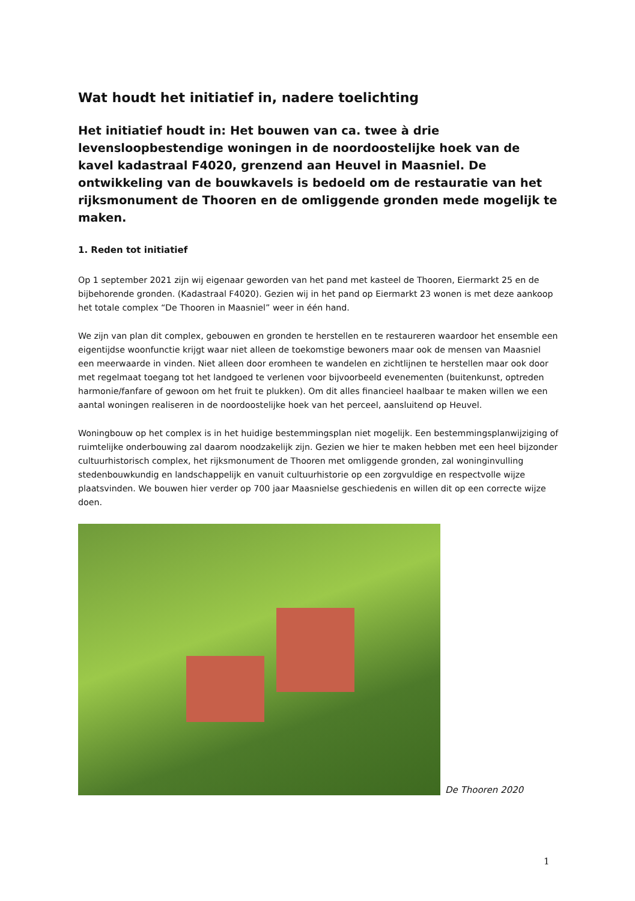Wat houdt het initiatief in, nadere toelichting
Het initiatief houdt in: Het bouwen van ca. twee à drie levensloopbestendige woningen in de noordoostelijke hoek van de kavel kadastraal F4020, grenzend aan Heuvel in Maasniel. De ontwikkeling van de bouwkavels is bedoeld om de restauratie van het rijksmonument de Thooren en de omliggende gronden mede mogelijk te maken.
1. Reden tot initiatief
Op 1 september 2021 zijn wij eigenaar geworden van het pand met kasteel de Thooren, Eiermarkt 25 en de bijbehorende gronden. (Kadastraal F4020). Gezien wij in het pand op Eiermarkt 23 wonen is met deze aankoop het totale complex “De Thooren in Maasniel” weer in één hand.
We zijn van plan dit complex, gebouwen en gronden te herstellen en te restaureren waardoor het ensemble een eigentijdse woonfunctie krijgt waar niet alleen de toekomstige bewoners maar ook de mensen van Maasniel een meerwaarde in vinden. Niet alleen door eromheen te wandelen en zichtlijnen te herstellen maar ook door met regelmaat toegang tot het landgoed te verlenen voor bijvoorbeeld evenementen (buitenkunst, optreden harmonie/fanfare of gewoon om het fruit te plukken). Om dit alles financieel haalbaar te maken willen we een aantal woningen realiseren in de noordoostelijke hoek van het perceel, aansluitend op Heuvel.
Woningbouw op het complex is in het huidige bestemmingsplan niet mogelijk. Een bestemmingsplanwijziging of ruimtelijke onderbouwing zal daarom noodzakelijk zijn. Gezien we hier te maken hebben met een heel bijzonder cultuurhistorisch complex, het rijksmonument de Thooren met omliggende gronden, zal woninginvulling stedenbouwkundig en landschappelijk en vanuit cultuurhistorie op een zorgvuldige en respectvolle wijze plaatsvinden. We bouwen hier verder op 700 jaar Maasnielse geschiedenis en willen dit op een correcte wijze doen.
De Thooren 2020
1